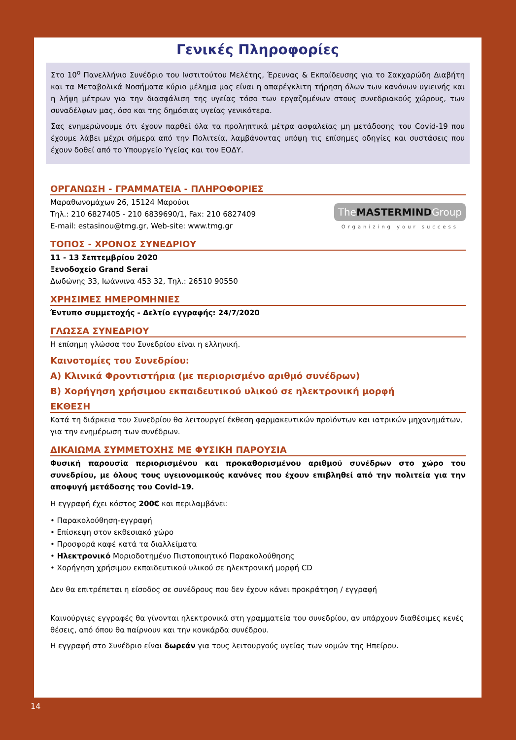Γενικές Πληροφορίες
Στο 10<sup>ο</sup> Πανελλήνιο Συνέδριο του Ινστιτούτου Μελέτης, Έρευνας & Εκπαίδευσης για το Σακχαρώδη Διαβήτη και τα Μεταβολικά Νοσήματα κύριο μέλημα μας είναι η απαρέγκλιτη τήρηση όλων των κανόνων υγιεινής και η λήψη μέτρων για την διασφάλιση της υγείας τόσο των εργαζομένων στους συνεδριακούς χώρους, των συναδέλφων μας, όσο και της δημόσιας υγείας γενικότερα.
Σας ενημερώνουμε ότι έχουν παρθεί όλα τα προληπτικά μέτρα ασφαλείας μη μετάδοσης του Covid-19 που έχουμε λάβει μέχρι σήμερα από την Πολιτεία, λαμβάνοντας υπόψη τις επίσημες οδηγίες και συστάσεις που έχουν δοθεί από το Υπουργείο Υγείας και τον ΕΟΔΥ.
ΟΡΓΑΝΩΣΗ - ΓΡΑΜΜΑΤΕΙΑ - ΠΛΗΡΟΦΟΡΙΕΣ
TheMASTERMINDGroup
Organizing your success
Μαραθωνομάχων 26, 15124 Μαρούσι
Τηλ.: 210 6827405 - 210 6839690/1, Fax: 210 6827409
E-mail: estasinou@tmg.gr, Web-site: www.tmg.gr
ΤΟΠΟΣ - ΧΡΟΝΟΣ ΣΥΝΕΔΡΙΟΥ
11 - 13 Σεπτεμβρίου 2020
Ξενοδοχείο Grand Serai
Δωδώνης 33, Ιωάννινα 453 32, Τηλ.: 26510 90550
ΧΡΗΣΙΜΕΣ ΗΜΕΡΟΜΗΝΙΕΣ
Έντυπο συμμετοχής - Δελτίο εγγραφής: 24/7/2020
ΓΛΩΣΣΑ ΣΥΝΕΔΡΙΟΥ
Η επίσημη γλώσσα του Συνεδρίου είναι η ελληνική.
Καινοτομίες του Συνεδρίου:
Α) Κλινικά Φροντιστήρια (με περιορισμένο αριθμό συνέδρων)
Β) Χορήγηση χρήσιμου εκπαιδευτικού υλικού σε ηλεκτρονική μορφή
ΕΚΘΕΣΗ
Κατά τη διάρκεια του Συνεδρίου θα λειτουργεί έκθεση φαρμακευτικών προϊόντων και ιατρικών μηχανημάτων, για την ενημέρωση των συνέδρων.
ΔΙΚΑΙΩΜΑ ΣΥΜΜΕΤΟΧΗΣ ΜΕ ΦΥΣΙΚΗ ΠΑΡΟΥΣΙΑ
Φυσική παρουσία περιορισμένου και προκαθορισμένου αριθμού συνέδρων στο χώρο του συνεδρίου, με όλους τους υγειονομικούς κανόνες που έχουν επιβληθεί από την πολιτεία για την αποφυγή μετάδοσης του Covid-19.
Η εγγραφή έχει κόστος 200€ και περιλαμβάνει:
• Παρακολούθηση-εγγραφή
• Επίσκεψη στον εκθεσιακό χώρο
• Προσφορά καφέ κατά τα διαλλείματα
• Ηλεκτρονικό Μοριοδοτημένο Πιστοποιητικό Παρακολούθησης
• Χορήγηση χρήσιμου εκπαιδευτικού υλικού σε ηλεκτρονική μορφή CD
Δεν θα επιτρέπεται η είσοδος σε συνέδρους που δεν έχουν κάνει προκράτηση / εγγραφή
Καινούργιες εγγραφές θα γίνονται ηλεκτρονικά στη γραμματεία του συνεδρίου, αν υπάρχουν διαθέσιμες κενές θέσεις, από όπου θα παίρνουν και την κονκάρδα συνέδρου.
Η εγγραφή στο Συνέδριο είναι δωρεάν για τους λειτουργούς υγείας των νομών της Ηπείρου.
14